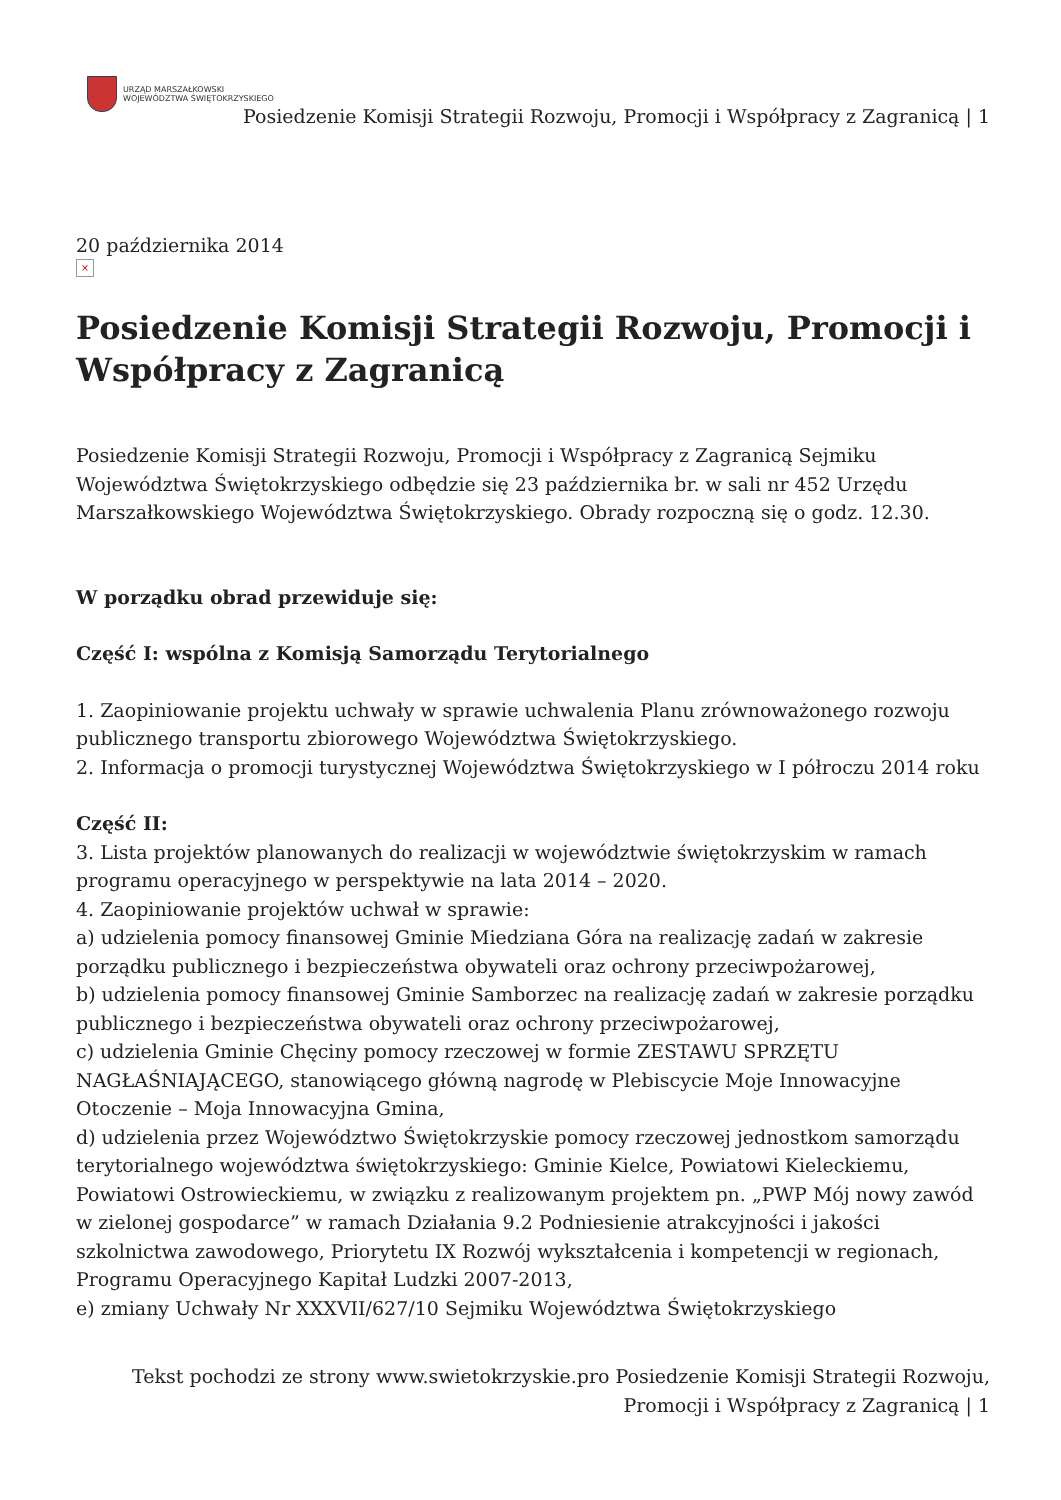URZĄD MARSZAŁKOWSKI
WOJEWÓDZTWA ŚWIĘTOKRZYSKIEGO
Posiedzenie Komisji Strategii Rozwoju, Promocji i Współpracy z Zagranicą | 1
20 października 2014
×
Posiedzenie Komisji Strategii Rozwoju, Promocji i Współpracy z Zagranicą
Posiedzenie Komisji Strategii Rozwoju, Promocji i Współpracy z Zagranicą Sejmiku Województwa Świętokrzyskiego odbędzie się 23 października br. w sali nr 452 Urzędu Marszałkowskiego Województwa Świętokrzyskiego. Obrady rozpoczną się o godz. 12.30.
W porządku obrad przewiduje się:
Część I: wspólna z Komisją Samorządu Terytorialnego
1. Zaopiniowanie projektu uchwały w sprawie uchwalenia Planu zrównoważonego rozwoju publicznego transportu zbiorowego Województwa Świętokrzyskiego.
2. Informacja o promocji turystycznej Województwa Świętokrzyskiego w I półroczu 2014 roku
Część II:
3. Lista projektów planowanych do realizacji w województwie świętokrzyskim w ramach programu operacyjnego w perspektywie na lata 2014 – 2020.
4. Zaopiniowanie projektów uchwał w sprawie:
a) udzielenia pomocy finansowej Gminie Miedziana Góra na realizację zadań w zakresie porządku publicznego i bezpieczeństwa obywateli oraz ochrony przeciwpożarowej,
b) udzielenia pomocy finansowej Gminie Samborzec na realizację zadań w zakresie porządku publicznego i bezpieczeństwa obywateli oraz ochrony przeciwpożarowej,
c) udzielenia Gminie Chęciny pomocy rzeczowej w formie ZESTAWU SPRZĘTU NAGŁAŚNIAJĄCEGO, stanowiącego główną nagrodę w Plebiscycie Moje Innowacyjne Otoczenie – Moja Innowacyjna Gmina,
d) udzielenia przez Województwo Świętokrzyskie pomocy rzeczowej jednostkom samorządu terytorialnego województwa świętokrzyskiego: Gminie Kielce, Powiatowi Kieleckiemu, Powiatowi Ostrowieckiemu, w związku z realizowanym projektem pn. „PWP Mój nowy zawód w zielonej gospodarce” w ramach Działania 9.2 Podniesienie atrakcyjności i jakości szkolnictwa zawodowego, Priorytetu IX Rozwój wykształcenia i kompetencji w regionach, Programu Operacyjnego Kapitał Ludzki 2007-2013,
e) zmiany Uchwały Nr XXXVII/627/10 Sejmiku Województwa Świętokrzyskiego
Tekst pochodzi ze strony www.swietokrzyskie.pro Posiedzenie Komisji Strategii Rozwoju, Promocji i Współpracy z Zagranicą | 1